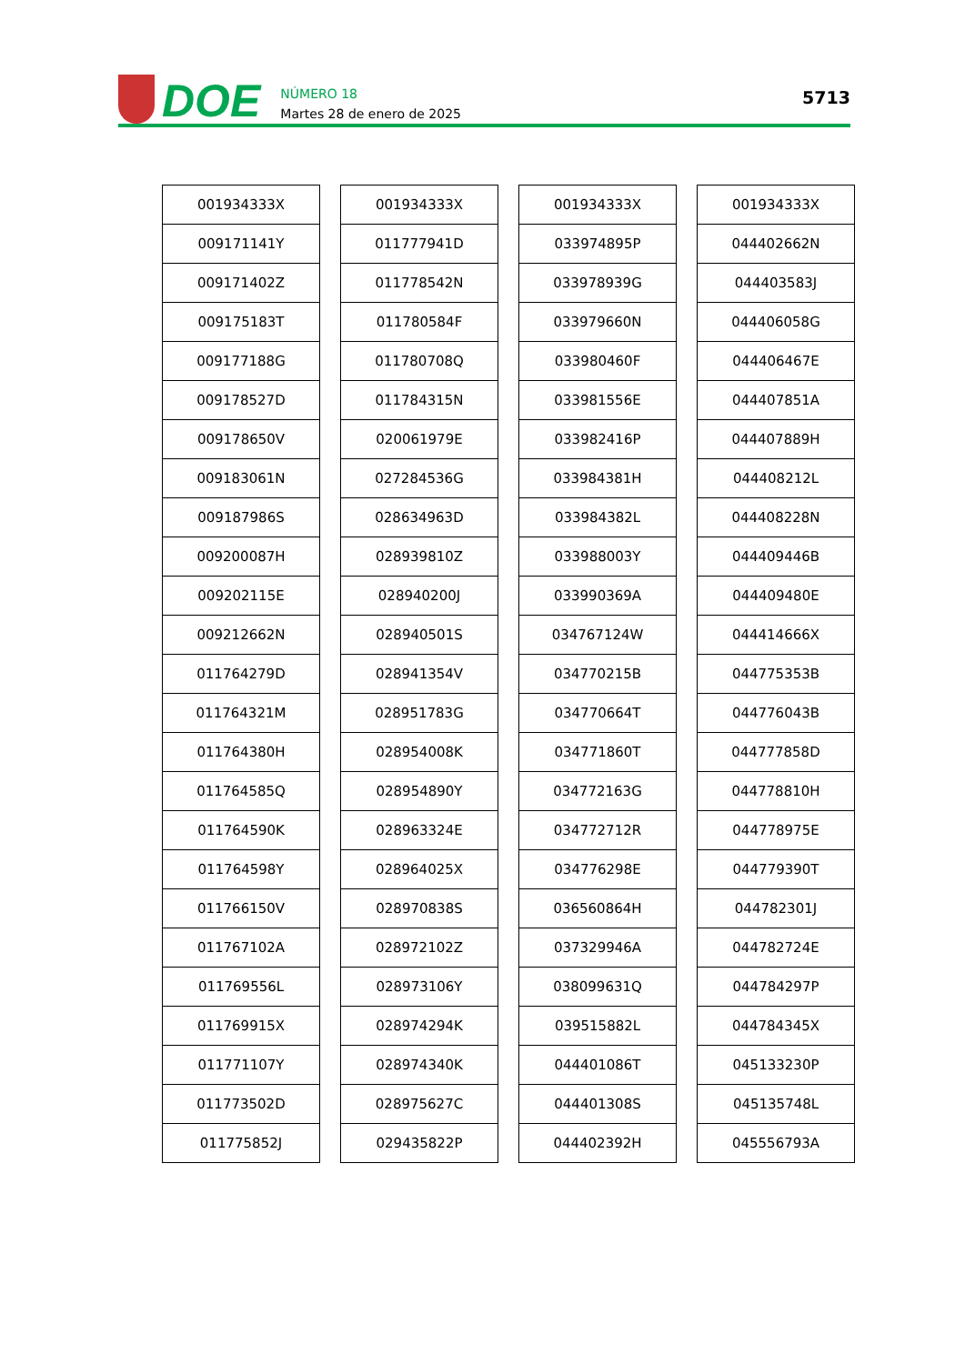DOE
NÚMERO 18
Martes 28 de enero de 2025
5713
| 001934333X |
| 009171141Y |
| 009171402Z |
| 009175183T |
| 009177188G |
| 009178527D |
| 009178650V |
| 009183061N |
| 009187986S |
| 009200087H |
| 009202115E |
| 009212662N |
| 011764279D |
| 011764321M |
| 011764380H |
| 011764585Q |
| 011764590K |
| 011764598Y |
| 011766150V |
| 011767102A |
| 011769556L |
| 011769915X |
| 011771107Y |
| 011773502D |
| 011775852J |
| 001934333X |
| 011777941D |
| 011778542N |
| 011780584F |
| 011780708Q |
| 011784315N |
| 020061979E |
| 027284536G |
| 028634963D |
| 028939810Z |
| 028940200J |
| 028940501S |
| 028941354V |
| 028951783G |
| 028954008K |
| 028954890Y |
| 028963324E |
| 028964025X |
| 028970838S |
| 028972102Z |
| 028973106Y |
| 028974294K |
| 028974340K |
| 028975627C |
| 029435822P |
| 001934333X |
| 033974895P |
| 033978939G |
| 033979660N |
| 033980460F |
| 033981556E |
| 033982416P |
| 033984381H |
| 033984382L |
| 033988003Y |
| 033990369A |
| 034767124W |
| 034770215B |
| 034770664T |
| 034771860T |
| 034772163G |
| 034772712R |
| 034776298E |
| 036560864H |
| 037329946A |
| 038099631Q |
| 039515882L |
| 044401086T |
| 044401308S |
| 044402392H |
| 001934333X |
| 044402662N |
| 044403583J |
| 044406058G |
| 044406467E |
| 044407851A |
| 044407889H |
| 044408212L |
| 044408228N |
| 044409446B |
| 044409480E |
| 044414666X |
| 044775353B |
| 044776043B |
| 044777858D |
| 044778810H |
| 044778975E |
| 044779390T |
| 044782301J |
| 044782724E |
| 044784297P |
| 044784345X |
| 045133230P |
| 045135748L |
| 045556793A |